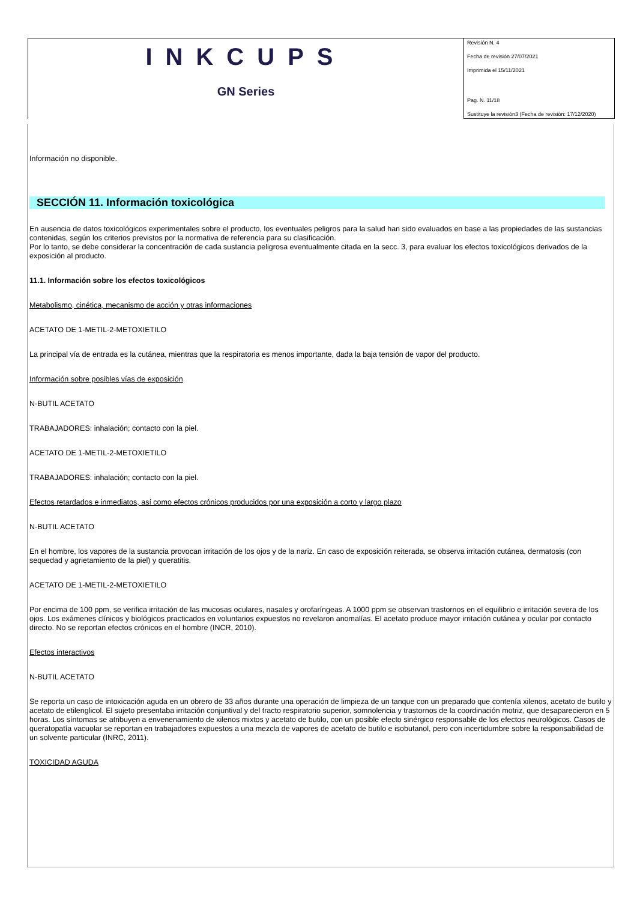| INKCUPS GN Series | Revisión N. 4 Fecha de revisión 27/07/2021 Imprimida el 15/11/2021 Pag. N. 11/18 Sustituye la revisión3 (Fecha de revisión: 17/12/2020) |
Información no disponible.
SECCIÓN 11. Información toxicológica
En ausencia de datos toxicológicos experimentales sobre el producto, los eventuales peligros para la salud han sido evaluados en base a las propiedades de las sustancias contenidas, según los criterios previstos por la normativa de referencia para su clasificación.
Por lo tanto, se debe considerar la concentración de cada sustancia peligrosa eventualmente citada en la secc. 3, para evaluar los efectos toxicológicos derivados de la exposición al producto.
11.1. Información sobre los efectos toxicológicos
Metabolismo, cinética, mecanismo de acción y otras informaciones
ACETATO DE 1-METIL-2-METOXIETILO
La principal vía de entrada es la cutánea, mientras que la respiratoria es menos importante, dada la baja tensión de vapor del producto.
Información sobre posibles vías de exposición
N-BUTIL ACETATO
TRABAJADORES: inhalación; contacto con la piel.
ACETATO DE 1-METIL-2-METOXIETILO
TRABAJADORES: inhalación; contacto con la piel.
Efectos retardados e inmediatos, así como efectos crónicos producidos por una exposición a corto y largo plazo
N-BUTIL ACETATO
En el hombre, los vapores de la sustancia provocan irritación de los ojos y de la nariz. En caso de exposición reiterada, se observa irritación cutánea, dermatosis (con sequedad y agrietamiento de la piel) y queratitis.
ACETATO DE 1-METIL-2-METOXIETILO
Por encima de 100 ppm, se verifica irritación de las mucosas oculares, nasales y orofaríngeas. A 1000 ppm se observan trastornos en el equilibrio e irritación severa de los ojos. Los exámenes clínicos y biológicos practicados en voluntarios expuestos no revelaron anomalías. El acetato produce mayor irritación cutánea y ocular por contacto directo. No se reportan efectos crónicos en el hombre (INCR, 2010).
Efectos interactivos
N-BUTIL ACETATO
Se reporta un caso de intoxicación aguda en un obrero de 33 años durante una operación de limpieza de un tanque con un preparado que contenía xilenos, acetato de butilo y acetato de etilenglicol. El sujeto presentaba irritación conjuntival y del tracto respiratorio superior, somnolencia y trastornos de la coordinación motriz, que desaparecieron en 5 horas. Los síntomas se atribuyen a envenenamiento de xilenos mixtos y acetato de butilo, con un posible efecto sinérgico responsable de los efectos neurológicos. Casos de queratopatía vacuolar se reportan en trabajadores expuestos a una mezcla de vapores de acetato de butilo e isobutanol, pero con incertidumbre sobre la responsabilidad de un solvente particular (INRC, 2011).
TOXICIDAD AGUDA